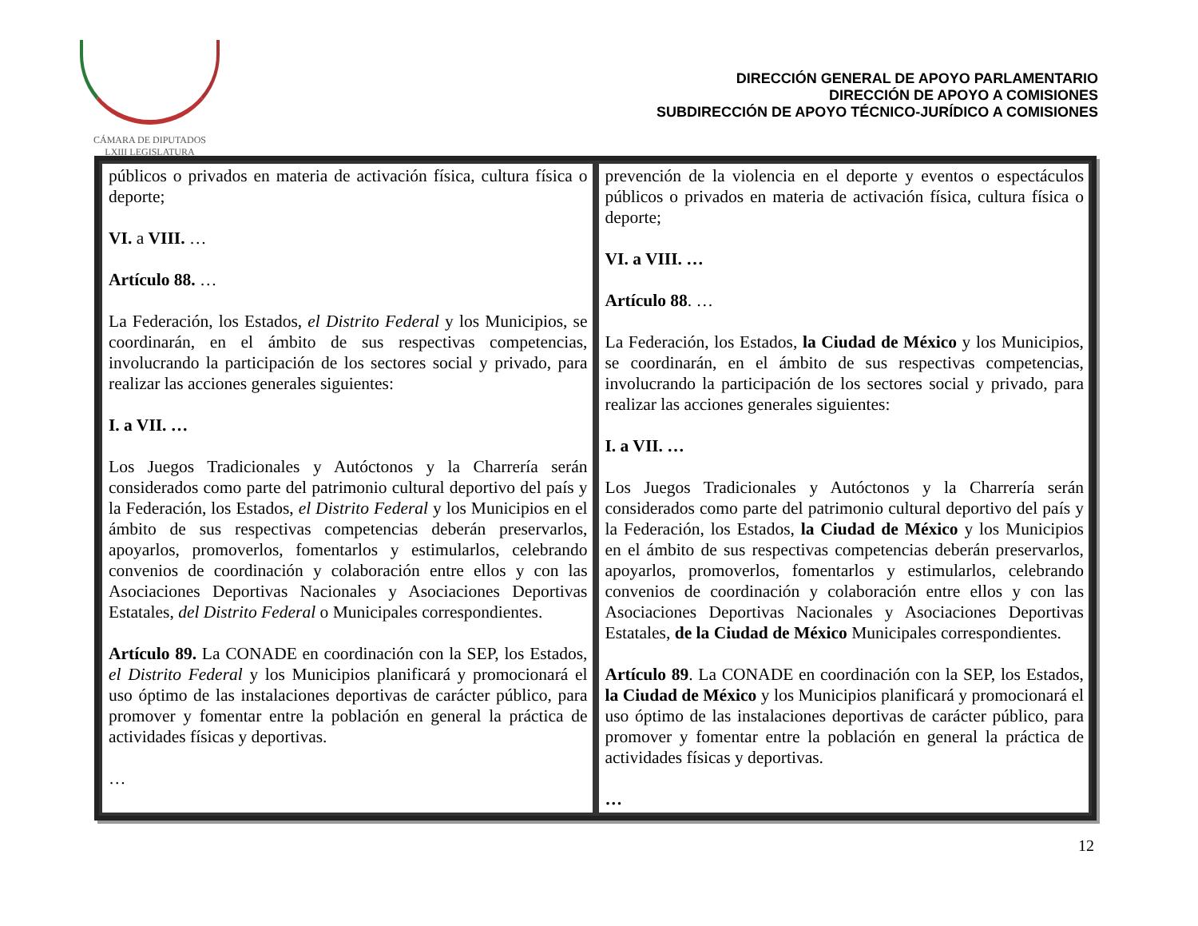CÁMARA DE DIPUTADOS
LXIII LEGISLATURA
DIRECCIÓN GENERAL DE APOYO PARLAMENTARIO
DIRECCIÓN DE APOYO A COMISIONES
SUBDIRECCIÓN DE APOYO TÉCNICO-JURÍDICO A COMISIONES
| públicos o privados en materia de activación física, cultura física o deporte; VI. a VIII. … Artículo 88. … La Federación, los Estados, el Distrito Federal y los Municipios, se coordinarán, en el ámbito de sus respectivas competencias, involucrando la participación de los sectores social y privado, para realizar las acciones generales siguientes: I. a VII. … Los Juegos Tradicionales y Autóctonos y la Charrería serán considerados como parte del patrimonio cultural deportivo del país y la Federación, los Estados, el Distrito Federal y los Municipios en el ámbito de sus respectivas competencias deberán preservarlos, apoyarlos, promoverlos, fomentarlos y estimularlos, celebrando convenios de coordinación y colaboración entre ellos y con las Asociaciones Deportivas Nacionales y Asociaciones Deportivas Estatales, del Distrito Federal o Municipales correspondientes. Artículo 89. La CONADE en coordinación con la SEP, los Estados, el Distrito Federal y los Municipios planificará y promocionará el uso óptimo de las instalaciones deportivas de carácter público, para promover y fomentar entre la población en general la práctica de actividades físicas y deportivas. … | prevención de la violencia en el deporte y eventos o espectáculos públicos o privados en materia de activación física, cultura física o deporte; VI. a VIII. … Artículo 88 . … La Federación, los Estados, la Ciudad de México y los Municipios, se coordinarán, en el ámbito de sus respectivas competencias, involucrando la participación de los sectores social y privado, para realizar las acciones generales siguientes: I. a VII. … Los Juegos Tradicionales y Autóctonos y la Charrería serán considerados como parte del patrimonio cultural deportivo del país y la Federación, los Estados, la Ciudad de México y los Municipios en el ámbito de sus respectivas competencias deberán preservarlos, apoyarlos, promoverlos, fomentarlos y estimularlos, celebrando convenios de coordinación y colaboración entre ellos y con las Asociaciones Deportivas Nacionales y Asociaciones Deportivas Estatales, de la Ciudad de México Municipales correspondientes. Artículo 89 . La CONADE en coordinación con la SEP, los Estados, la Ciudad de México y los Municipios planificará y promocionará el uso óptimo de las instalaciones deportivas de carácter público, para promover y fomentar entre la población en general la práctica de actividades físicas y deportivas. … |
12